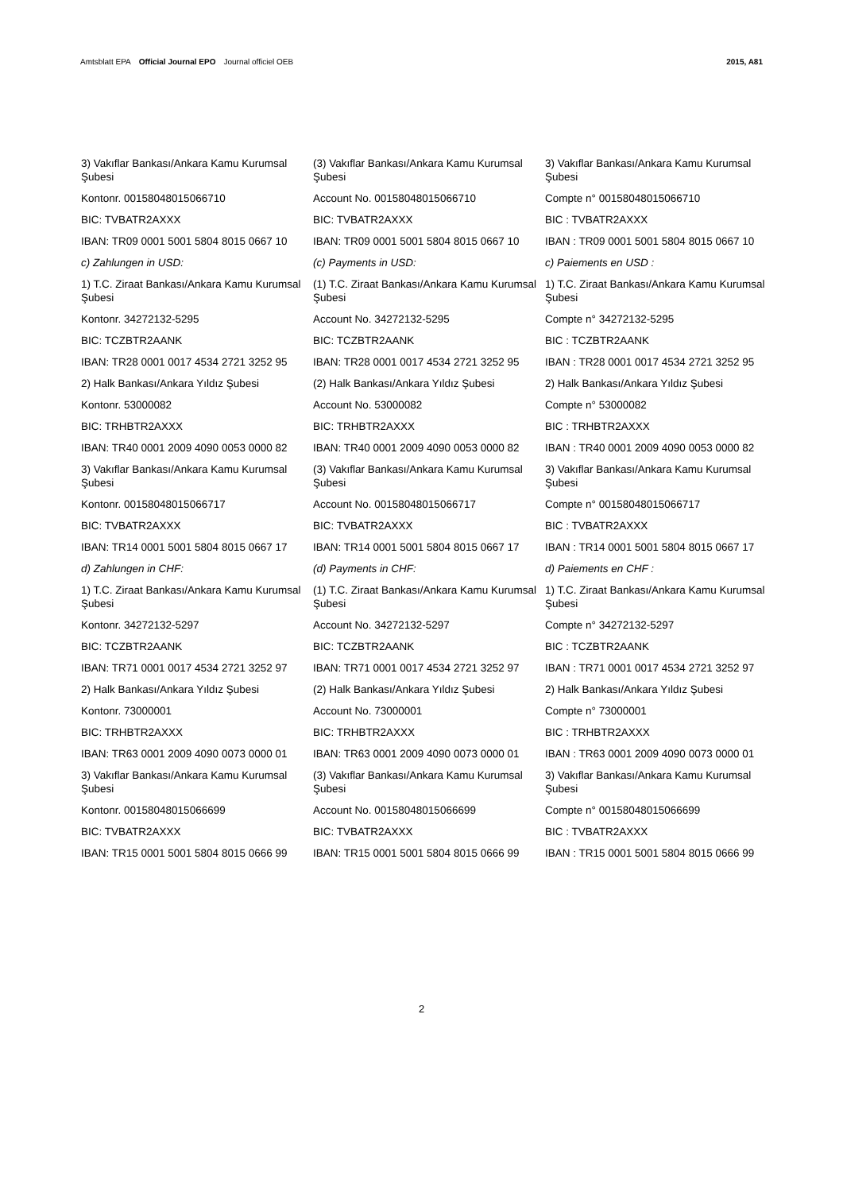Amtsblatt EPA Official Journal EPO Journal officiel OEB
2015, A81
3) Vakıflar Bankası/Ankara Kamu Kurumsal Şubesi
Kontonr. 00158048015066710
BIC: TVBATR2AXXX
IBAN: TR09 0001 5001 5804 8015 0667 10
c) Zahlungen in USD:
1) T.C. Ziraat Bankası/Ankara Kamu Kurumsal Şubesi
Kontonr. 34272132-5295
BIC: TCZBTR2AANK
IBAN: TR28 0001 0017 4534 2721 3252 95
2) Halk Bankası/Ankara Yıldız Şubesi
Kontonr. 53000082
BIC: TRHBTR2AXXX
IBAN: TR40 0001 2009 4090 0053 0000 82
3) Vakıflar Bankası/Ankara Kamu Kurumsal Şubesi
Kontonr. 00158048015066717
BIC: TVBATR2AXXX
IBAN: TR14 0001 5001 5804 8015 0667 17
d) Zahlungen in CHF:
1) T.C. Ziraat Bankası/Ankara Kamu Kurumsal Şubesi
Kontonr. 34272132-5297
BIC: TCZBTR2AANK
IBAN: TR71 0001 0017 4534 2721 3252 97
2) Halk Bankası/Ankara Yıldız Şubesi
Kontonr. 73000001
BIC: TRHBTR2AXXX
IBAN: TR63 0001 2009 4090 0073 0000 01
3) Vakıflar Bankası/Ankara Kamu Kurumsal Şubesi
Kontonr. 00158048015066699
BIC: TVBATR2AXXX
IBAN: TR15 0001 5001 5804 8015 0666 99
(3) Vakıflar Bankası/Ankara Kamu Kurumsal Şubesi
Account No. 00158048015066710
BIC: TVBATR2AXXX
IBAN: TR09 0001 5001 5804 8015 0667 10
(c) Payments in USD:
(1) T.C. Ziraat Bankası/Ankara Kamu Kurumsal Şubesi
Account No. 34272132-5295
BIC: TCZBTR2AANK
IBAN: TR28 0001 0017 4534 2721 3252 95
(2) Halk Bankası/Ankara Yıldız Şubesi
Account No. 53000082
BIC: TRHBTR2AXXX
IBAN: TR40 0001 2009 4090 0053 0000 82
(3) Vakıflar Bankası/Ankara Kamu Kurumsal Şubesi
Account No. 00158048015066717
BIC: TVBATR2AXXX
IBAN: TR14 0001 5001 5804 8015 0667 17
(d) Payments in CHF:
(1) T.C. Ziraat Bankası/Ankara Kamu Kurumsal Şubesi
Account No. 34272132-5297
BIC: TCZBTR2AANK
IBAN: TR71 0001 0017 4534 2721 3252 97
(2) Halk Bankası/Ankara Yıldız Şubesi
Account No. 73000001
BIC: TRHBTR2AXXX
IBAN: TR63 0001 2009 4090 0073 0000 01
(3) Vakıflar Bankası/Ankara Kamu Kurumsal Şubesi
Account No. 00158048015066699
BIC: TVBATR2AXXX
IBAN: TR15 0001 5001 5804 8015 0666 99
3) Vakıflar Bankası/Ankara Kamu Kurumsal Şubesi
Compte n° 00158048015066710
BIC : TVBATR2AXXX
IBAN : TR09 0001 5001 5804 8015 0667 10
c) Paiements en USD :
1) T.C. Ziraat Bankası/Ankara Kamu Kurumsal Şubesi
Compte n° 34272132-5295
BIC : TCZBTR2AANK
IBAN : TR28 0001 0017 4534 2721 3252 95
2) Halk Bankası/Ankara Yıldız Şubesi
Compte n° 53000082
BIC : TRHBTR2AXXX
IBAN : TR40 0001 2009 4090 0053 0000 82
3) Vakıflar Bankası/Ankara Kamu Kurumsal Şubesi
Compte n° 00158048015066717
BIC : TVBATR2AXXX
IBAN : TR14 0001 5001 5804 8015 0667 17
d) Paiements en CHF :
1) T.C. Ziraat Bankası/Ankara Kamu Kurumsal Şubesi
Compte n° 34272132-5297
BIC : TCZBTR2AANK
IBAN : TR71 0001 0017 4534 2721 3252 97
2) Halk Bankası/Ankara Yıldız Şubesi
Compte n° 73000001
BIC : TRHBTR2AXXX
IBAN : TR63 0001 2009 4090 0073 0000 01
3) Vakıflar Bankası/Ankara Kamu Kurumsal Şubesi
Compte n° 00158048015066699
BIC : TVBATR2AXXX
IBAN : TR15 0001 5001 5804 8015 0666 99
2